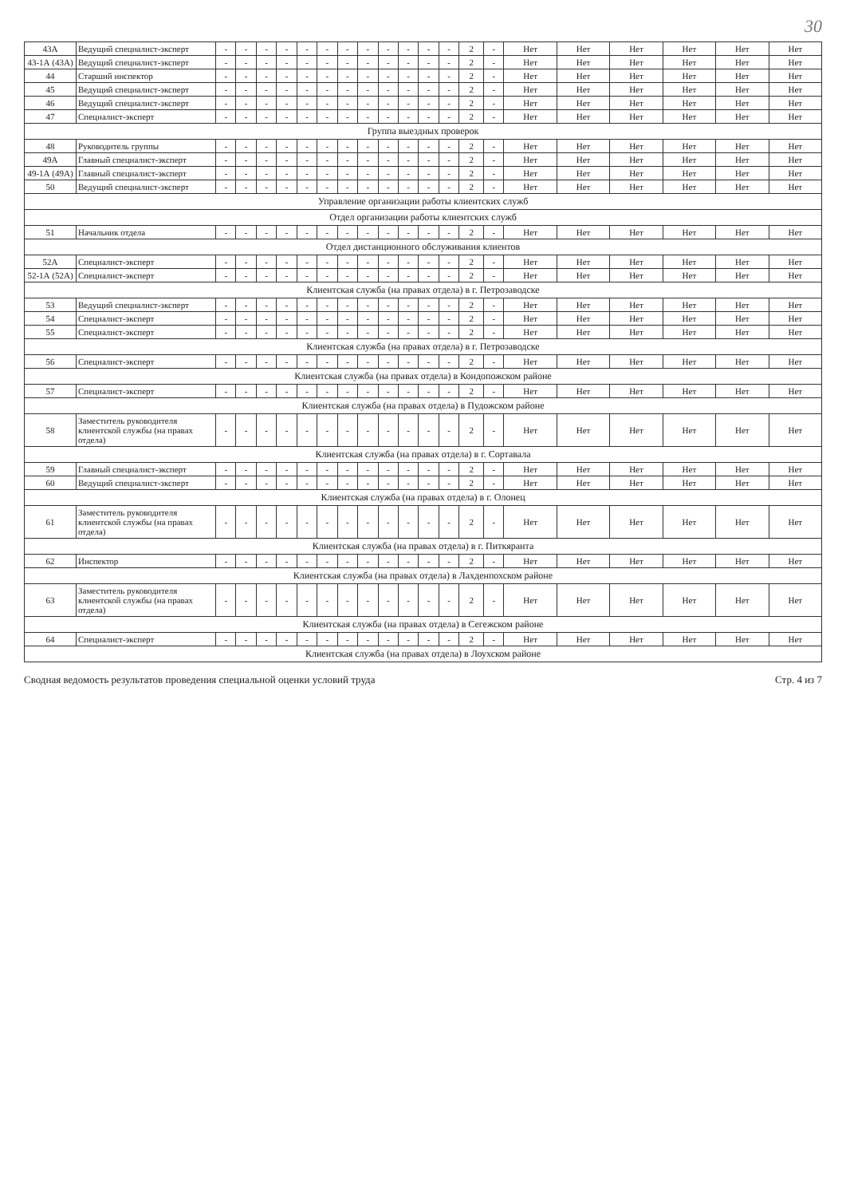30
| 43А | Ведущий специалист-эксперт | - | - | - | - | - | - | - | - | - | - | - | - | 2 | - | Нет | Нет | Нет | Нет | Нет | Нет |
| 43-1А (43А) | Ведущий специалист-эксперт | - | - | - | - | - | - | - | - | - | - | - | - | 2 | - | Нет | Нет | Нет | Нет | Нет | Нет |
| 44 | Старший инспектор | - | - | - | - | - | - | - | - | - | - | - | - | 2 | - | Нет | Нет | Нет | Нет | Нет | Нет |
| 45 | Ведущий специалист-эксперт | - | - | - | - | - | - | - | - | - | - | - | - | 2 | - | Нет | Нет | Нет | Нет | Нет | Нет |
| 46 | Ведущий специалист-эксперт | - | - | - | - | - | - | - | - | - | - | - | - | 2 | - | Нет | Нет | Нет | Нет | Нет | Нет |
| 47 | Специалист-эксперт | - | - | - | - | - | - | - | - | - | - | - | - | 2 | - | Нет | Нет | Нет | Нет | Нет | Нет |
| Группа выездных проверок | | | | | | | | | | | | | | | | | | | | | |
| 48 | Руководитель группы | - | - | - | - | - | - | - | - | - | - | - | - | 2 | - | Нет | Нет | Нет | Нет | Нет | Нет |
| 49А | Главный специалист-эксперт | - | - | - | - | - | - | - | - | - | - | - | - | 2 | - | Нет | Нет | Нет | Нет | Нет | Нет |
| 49-1А (49А) | Главный специалист-эксперт | - | - | - | - | - | - | - | - | - | - | - | - | 2 | - | Нет | Нет | Нет | Нет | Нет | Нет |
| 50 | Ведущий специалист-эксперт | - | - | - | - | - | - | - | - | - | - | - | - | 2 | - | Нет | Нет | Нет | Нет | Нет | Нет |
| Управление организации работы клиентских служб | | | | | | | | | | | | | | | | | | | | | |
| Отдел организации работы клиентских служб | | | | | | | | | | | | | | | | | | | | | |
| 51 | Начальник отдела | - | - | - | - | - | - | - | - | - | - | - | - | 2 | - | Нет | Нет | Нет | Нет | Нет | Нет |
| Отдел дистанционного обслуживания клиентов | | | | | | | | | | | | | | | | | | | | | |
| 52А | Специалист-эксперт | - | - | - | - | - | - | - | - | - | - | - | - | 2 | - | Нет | Нет | Нет | Нет | Нет | Нет |
| 52-1А (52А) | Специалист-эксперт | - | - | - | - | - | - | - | - | - | - | - | - | 2 | - | Нет | Нет | Нет | Нет | Нет | Нет |
| Клиентская служба (на правах отдела) в г. Петрозаводске | | | | | | | | | | | | | | | | | | | | | |
| 53 | Ведущий специалист-эксперт | - | - | - | - | - | - | - | - | - | - | - | - | 2 | - | Нет | Нет | Нет | Нет | Нет | Нет |
| 54 | Специалист-эксперт | - | - | - | - | - | - | - | - | - | - | - | - | 2 | - | Нет | Нет | Нет | Нет | Нет | Нет |
| 55 | Специалист-эксперт | - | - | - | - | - | - | - | - | - | - | - | - | 2 | - | Нет | Нет | Нет | Нет | Нет | Нет |
| Клиентская служба (на правах отдела) в г. Петрозаводске | | | | | | | | | | | | | | | | | | | | | |
| 56 | Специалист-эксперт | - | - | - | - | - | - | - | - | - | - | - | - | 2 | - | Нет | Нет | Нет | Нет | Нет | Нет |
| Клиентская служба (на правах отдела) в Кондопожском районе | | | | | | | | | | | | | | | | | | | | | |
| 57 | Специалист-эксперт | - | - | - | - | - | - | - | - | - | - | - | - | 2 | - | Нет | Нет | Нет | Нет | Нет | Нет |
| Клиентская служба (на правах отдела) в Пудожском районе | | | | | | | | | | | | | | | | | | | | | |
| 58 | Заместитель руководителя клиентской службы (на правах отдела) | - | - | - | - | - | - | - | - | - | - | - | - | 2 | - | Нет | Нет | Нет | Нет | Нет | Нет |
| Клиентская служба (на правах отдела) в г. Сортавала | | | | | | | | | | | | | | | | | | | | | |
| 59 | Главный специалист-эксперт | - | - | - | - | - | - | - | - | - | - | - | - | 2 | - | Нет | Нет | Нет | Нет | Нет | Нет |
| 60 | Ведущий специалист-эксперт | - | - | - | - | - | - | - | - | - | - | - | - | 2 | - | Нет | Нет | Нет | Нет | Нет | Нет |
| Клиентская служба (на правах отдела) в г. Олонец | | | | | | | | | | | | | | | | | | | | | |
| 61 | Заместитель руководителя клиентской службы (на правах отдела) | - | - | - | - | - | - | - | - | - | - | - | - | 2 | - | Нет | Нет | Нет | Нет | Нет | Нет |
| Клиентская служба (на правах отдела) в г. Питкяранта | | | | | | | | | | | | | | | | | | | | | |
| 62 | Инспектор | - | - | - | - | - | - | - | - | - | - | - | - | 2 | - | Нет | Нет | Нет | Нет | Нет | Нет |
| Клиентская служба (на правах отдела) в Лахденпохском районе | | | | | | | | | | | | | | | | | | | | | |
| 63 | Заместитель руководителя клиентской службы (на правах отдела) | - | - | - | - | - | - | - | - | - | - | - | - | 2 | - | Нет | Нет | Нет | Нет | Нет | Нет |
| Клиентская служба (на правах отдела) в Сегежском районе | | | | | | | | | | | | | | | | | | | | | |
| 64 | Специалист-эксперт | - | - | - | - | - | - | - | - | - | - | - | - | 2 | - | Нет | Нет | Нет | Нет | Нет | Нет |
| Клиентская служба (на правах отдела) в Лоухском районе | | | | | | | | | | | | | | | | | | | | | |
Сводная ведомость результатов проведения специальной оценки условий труда Стр. 4 из 7